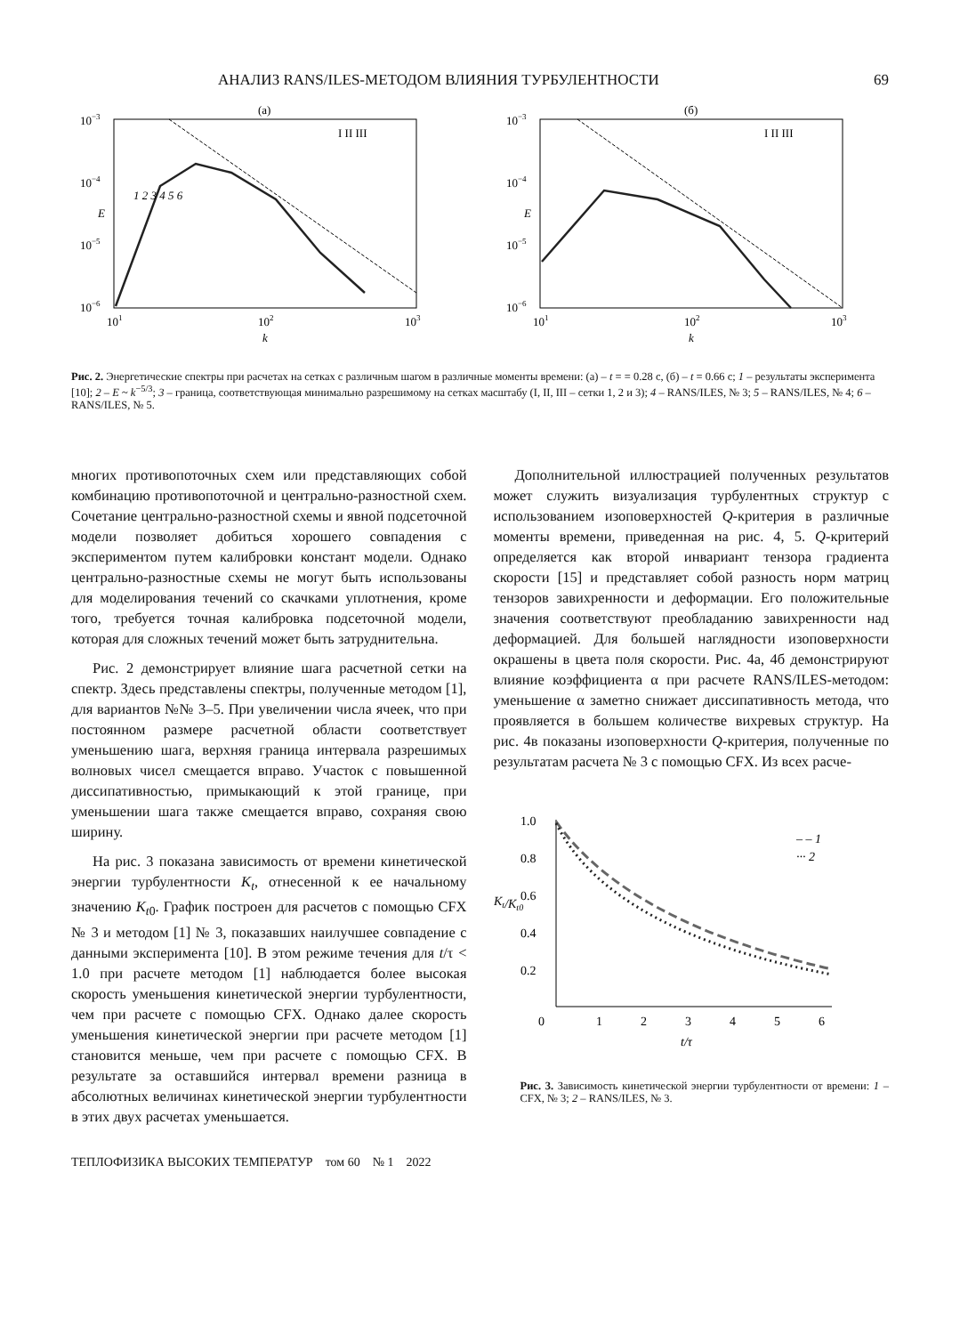АНАЛИЗ RANS/ILES-МЕТОДОМ ВЛИЯНИЯ ТУРБУЛЕНТНОСТИ 69
(а)
10−3
10−4
10−5
10−6
E
101
102
103
k
I II III
1 2 3 4 5 6
(б)
10−3
10−4
10−5
10−6
E
101
102
103
k
I II III
Рис. 2. Энергетические спектры при расчетах на сетках с различным шагом в различные моменты времени: (а) – t = = 0.28 с, (б) – t = 0.66 с; 1 – результаты эксперимента [10]; 2 – E ~ k<sup>−5/3</sup>; 3 – граница, соответствующая минимально разрешимому на сетках масштабу (I, II, III – сетки 1, 2 и 3); 4 – RANS/ILES, № 3; 5 – RANS/ILES, № 4; 6 – RANS/ILES, № 5.
многих противопоточных схем или представляющих собой комбинацию противопоточной и центрально-разностной схем. Сочетание центрально-разностной схемы и явной подсеточной модели позволяет добиться хорошего совпадения с экспериментом путем калибровки констант модели. Однако центрально-разностные схемы не могут быть использованы для моделирования течений со скачками уплотнения, кроме того, требуется точная калибровка подсеточной модели, которая для сложных течений может быть затруднительна.
Рис. 2 демонстрирует влияние шага расчетной сетки на спектр. Здесь представлены спектры, полученные методом [1], для вариантов №№ 3–5. При увеличении числа ячеек, что при постоянном размере расчетной области соответствует уменьшению шага, верхняя граница интервала разрешимых волновых чисел смещается вправо. Участок с повышенной диссипативностью, примыкающий к этой границе, при уменьшении шага также смещается вправо, сохраняя свою ширину.
На рис. 3 показана зависимость от времени кинетической энергии турбулентности K<sub>t</sub>, отнесенной к ее начальному значению K<sub>t0</sub>. График построен для расчетов с помощью CFX № 3 и методом [1] № 3, показавших наилучшее совпадение с данными эксперимента [10]. В этом режиме течения для t/τ < 1.0 при расчете методом [1] наблюдается более высокая скорость уменьшения кинетической энергии турбулентности, чем при расчете с помощью CFX. Однако далее скорость уменьшения кинетической энергии при расчете методом [1] становится меньше, чем при расчете с помощью CFX. В результате за оставшийся интервал времени разница в абсолютных величинах кинетической энергии турбулентности в этих двух расчетах уменьшается.
Дополнительной иллюстрацией полученных результатов может служить визуализация турбулентных структур с использованием изоповерхностей Q-критерия в различные моменты времени, приведенная на рис. 4, 5. Q-критерий определяется как второй инвариант тензора градиента скорости [15] и представляет собой разность норм матриц тензоров завихренности и деформации. Его положительные значения соответствуют преобладанию завихренности над деформацией. Для большей наглядности изоповерхности окрашены в цвета поля скорости. Рис. 4а, 4б демонстрируют влияние коэффициента α при расчете RANS/ILES-методом: уменьшение α заметно снижает диссипативность метода, что проявляется в большем количестве вихревых структур. На рис. 4в показаны изоповерхности Q-критерия, полученные по результатам расчета № 3 с помощью CFX. Из всех расче-
1.0
0.8
0.6
0.4
0.2
0
1
2
3
4
5
6
t/τ
Kt/Kt0
– – 1
··· 2
Рис. 3. Зависимость кинетической энергии турбулентности от времени: 1 – CFX, № 3; 2 – RANS/ILES, № 3.
ТЕПЛОФИЗИКА ВЫСОКИХ ТЕМПЕРАТУР том 60 № 1 2022